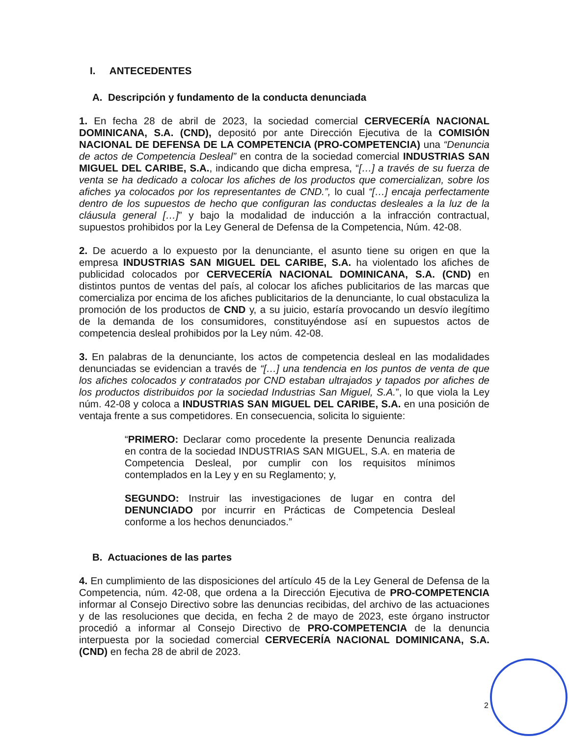I. ANTECEDENTES
A. Descripción y fundamento de la conducta denunciada
1. En fecha 28 de abril de 2023, la sociedad comercial CERVECERÍA NACIONAL DOMINICANA, S.A. (CND), depositó por ante Dirección Ejecutiva de la COMISIÓN NACIONAL DE DEFENSA DE LA COMPETENCIA (PRO-COMPETENCIA) una “Denuncia de actos de Competencia Desleal” en contra de la sociedad comercial INDUSTRIAS SAN MIGUEL DEL CARIBE, S.A., indicando que dicha empresa, “[…] a través de su fuerza de venta se ha dedicado a colocar los afiches de los productos que comercializan, sobre los afiches ya colocados por los representantes de CND.”, lo cual “[…] encaja perfectamente dentro de los supuestos de hecho que configuran las conductas desleales a la luz de la cláusula general […]” y bajo la modalidad de inducción a la infracción contractual, supuestos prohibidos por la Ley General de Defensa de la Competencia, Núm. 42-08.
2. De acuerdo a lo expuesto por la denunciante, el asunto tiene su origen en que la empresa INDUSTRIAS SAN MIGUEL DEL CARIBE, S.A. ha violentado los afiches de publicidad colocados por CERVECERÍA NACIONAL DOMINICANA, S.A. (CND) en distintos puntos de ventas del país, al colocar los afiches publicitarios de las marcas que comercializa por encima de los afiches publicitarios de la denunciante, lo cual obstaculiza la promoción de los productos de CND y, a su juicio, estaría provocando un desvío ilegítimo de la demanda de los consumidores, constituyéndose así en supuestos actos de competencia desleal prohibidos por la Ley núm. 42-08.
3. En palabras de la denunciante, los actos de competencia desleal en las modalidades denunciadas se evidencian a través de “[…] una tendencia en los puntos de venta de que los afiches colocados y contratados por CND estaban ultrajados y tapados por afiches de los productos distribuidos por la sociedad Industrias San Miguel, S.A.”, lo que viola la Ley núm. 42-08 y coloca a INDUSTRIAS SAN MIGUEL DEL CARIBE, S.A. en una posición de ventaja frente a sus competidores. En consecuencia, solicita lo siguiente:
“PRIMERO: Declarar como procedente la presente Denuncia realizada en contra de la sociedad INDUSTRIAS SAN MIGUEL, S.A. en materia de Competencia Desleal, por cumplir con los requisitos mínimos contemplados en la Ley y en su Reglamento; y,
SEGUNDO: Instruir las investigaciones de lugar en contra del DENUNCIADO por incurrir en Prácticas de Competencia Desleal conforme a los hechos denunciados.”
B. Actuaciones de las partes
4. En cumplimiento de las disposiciones del artículo 45 de la Ley General de Defensa de la Competencia, núm. 42-08, que ordena a la Dirección Ejecutiva de PRO-COMPETENCIA informar al Consejo Directivo sobre las denuncias recibidas, del archivo de las actuaciones y de las resoluciones que decida, en fecha 2 de mayo de 2023, este órgano instructor procedió a informar al Consejo Directivo de PRO-COMPETENCIA de la denuncia interpuesta por la sociedad comercial CERVECERÍA NACIONAL DOMINICANA, S.A. (CND) en fecha 28 de abril de 2023.
2